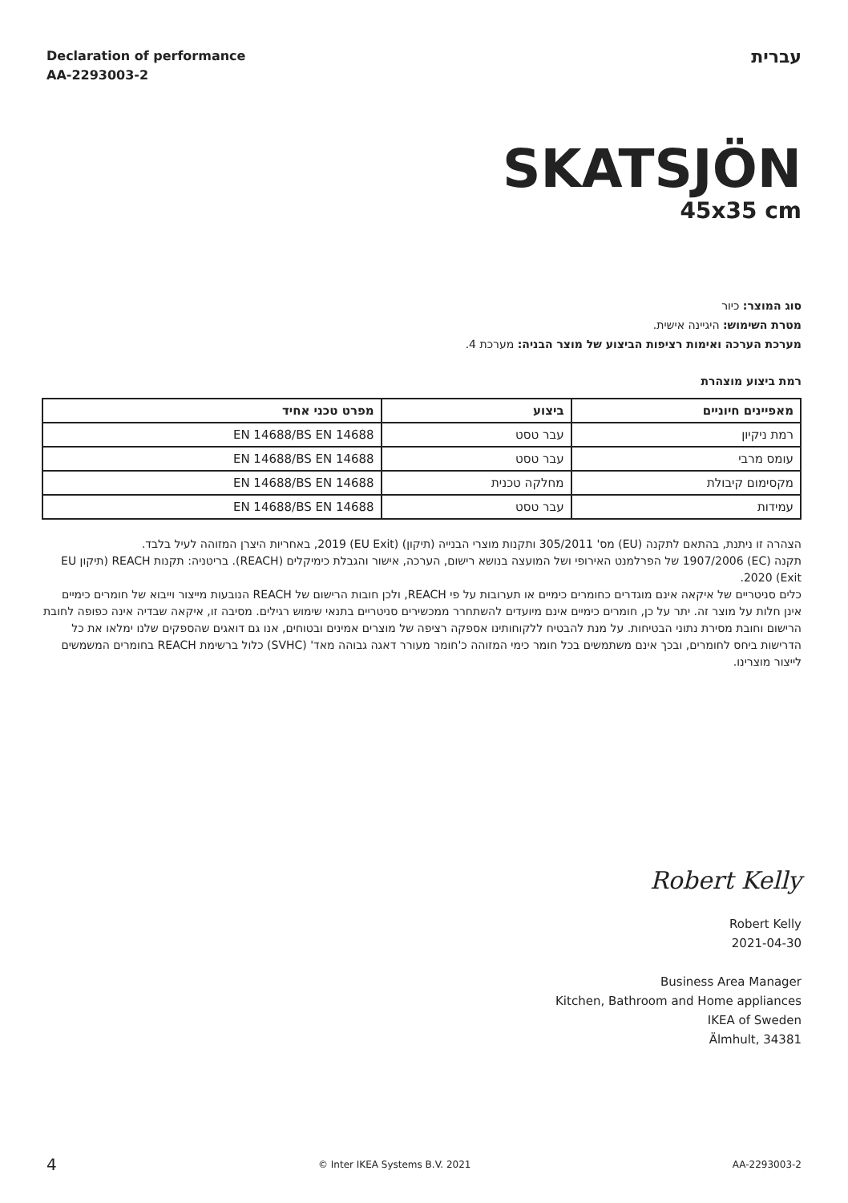Declaration of performance
AA-2293003-2
עברית
SKATSJÖN
45x35 cm
סוג המוצר: כיור
מטרת השימוש: היגיינה אישית.
מערכת הערכה ואימות רציפות הביצוע של מוצר הבניה: מערכת 4.
רמת ביצוע מוצהרת
| מאפיינים חיוניים | ביצוע | מפרט טכני אחיד |
| --- | --- | --- |
| רמת ניקיון | עבר טסט | EN 14688/BS EN 14688 |
| עומס מרבי | עבר טסט | EN 14688/BS EN 14688 |
| מקסימום קיבולת | מחלקה טכנית | EN 14688/BS EN 14688 |
| עמידות | עבר טסט | EN 14688/BS EN 14688 |
הצהרה זו ניתנת, בהתאם לתקנה (EU) מס' 305/2011 ותקנות מוצרי הבנייה (תיקון) (EU Exit) 2019, באחריות היצרן המזוהה לעיל בלבד.
תקנה (EC) 1907/2006 של הפרלמנט האירופי ושל המועצה בנושא רישום, הערכה, אישור והגבלת כימיקלים (REACH). בריטניה: תקנות REACH (תיקון EU Exit) 2020.
כלים סניטריים של איקאה אינם מוגדרים כחומרים כימיים או תערובות על פי REACH, ולכן חובות הרישום של REACH הנובעות מייצור וייבוא של חומרים כימיים אינן חלות על מוצר זה. יתר על כן, חומרים כימיים אינם מיועדים להשתחרר ממכשירים סניטריים בתנאי שימוש רגילים. מסיבה זו, איקאה שבדיה אינה כפופה לחובת הרישום וחובת מסירת נתוני הבטיחות. על מנת להבטיח ללקוחותינו אספקה רציפה של מוצרים אמינים ובטוחים, אנו גם דואגים שהספקים שלנו ימלאו את כל הדרישות ביחס לחומרים, ובכך אינם משתמשים בכל חומר כימי המזוהה כ'חומר מעורר דאגה גבוהה מאד' (SVHC) כלול ברשימת REACH בחומרים המשמשים לייצור מוצרינו.
Robert Kelly
Robert Kelly
2021-04-30
Business Area Manager
Kitchen, Bathroom and Home appliances
IKEA of Sweden
Älmhult, 34381
4 © Inter IKEA Systems B.V. 2021 AA-2293003-2